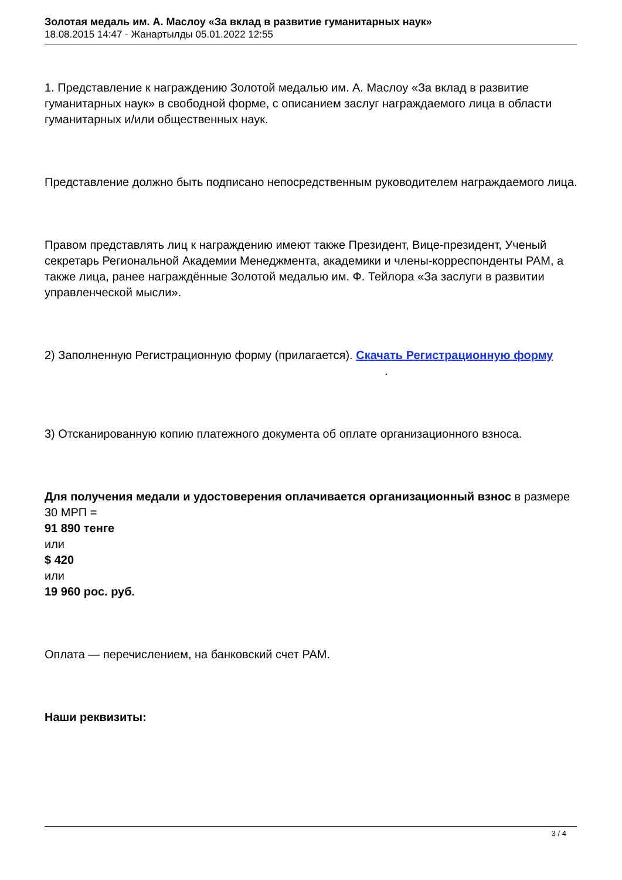Золотая медаль им. А. Маслоу «За вклад в развитие гуманитарных наук»
18.08.2015 14:47 - Жанартылды 05.01.2022 12:55
1. Представление к награждению Золотой медалью им. А. Маслоу «За вклад в развитие гуманитарных наук» в свободной форме, с описанием заслуг награждаемого лица в области гуманитарных и/или общественных наук.
Представление должно быть подписано непосредственным руководителем награждаемого лица.
Правом представлять лиц к награждению имеют также Президент, Вице-президент, Ученый секретарь Региональной Академии Менеджмента, академики и члены-корреспонденты РАМ, а также лица, ранее награждённые Золотой медалью им. Ф. Тейлора «За заслуги в развитии управленческой мысли».
2) Заполненную Регистрационную форму (прилагается). Скачать Регистрационную форму .
3) Отсканированную копию платежного документа об оплате организационного взноса.
Для получения медали и удостоверения оплачивается организационный взнос в размере 30 МРП =
91 890 тенге
или
$ 420
или
19 960 рос. руб.
Оплата — перечислением, на банковский счет РАМ.
Наши реквизиты:
3 / 4